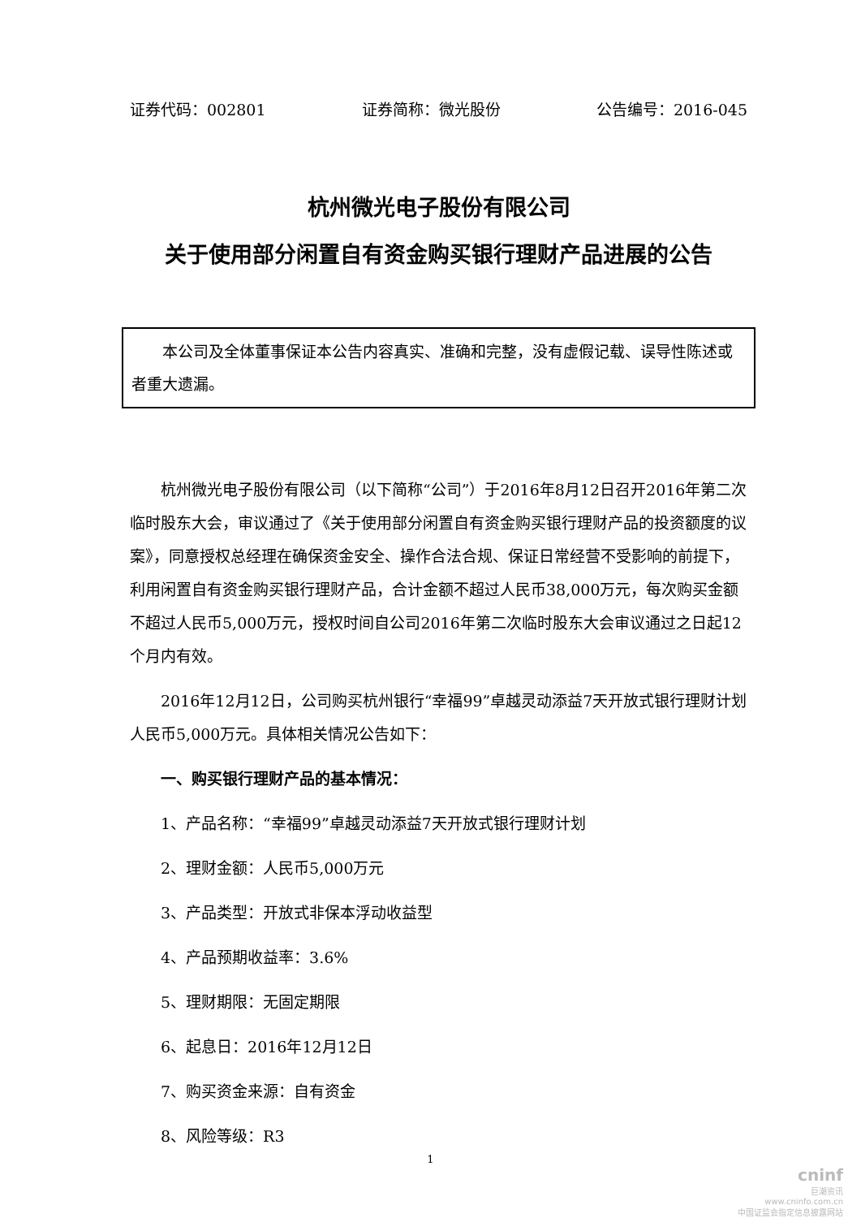证券代码：002801 证券简称：微光股份 公告编号：2016-045
杭州微光电子股份有限公司
关于使用部分闲置自有资金购买银行理财产品进展的公告
本公司及全体董事保证本公告内容真实、准确和完整，没有虚假记载、误导性陈述或者重大遗漏。
杭州微光电子股份有限公司（以下简称“公司”）于2016年8月12日召开2016年第二次临时股东大会，审议通过了《关于使用部分闲置自有资金购买银行理财产品的投资额度的议案》，同意授权总经理在确保资金安全、操作合法合规、保证日常经营不受影响的前提下，利用闲置自有资金购买银行理财产品，合计金额不超过人民币38,000万元，每次购买金额不超过人民币5,000万元，授权时间自公司2016年第二次临时股东大会审议通过之日起12个月内有效。
2016年12月12日，公司购买杭州银行“幸福99”卓越灵动添益7天开放式银行理财计划人民币5,000万元。具体相关情况公告如下：
一、购买银行理财产品的基本情况：
1、产品名称：“幸福99”卓越灵动添益7天开放式银行理财计划
2、理财金额：人民币5,000万元
3、产品类型：开放式非保本浮动收益型
4、产品预期收益率：3.6%
5、理财期限：无固定期限
6、起息日：2016年12月12日
7、购买资金来源：自有资金
8、风险等级：R3
1
cninf
巨潮资讯
www.cninfo.com.cn
中国证监会指定信息披露网站